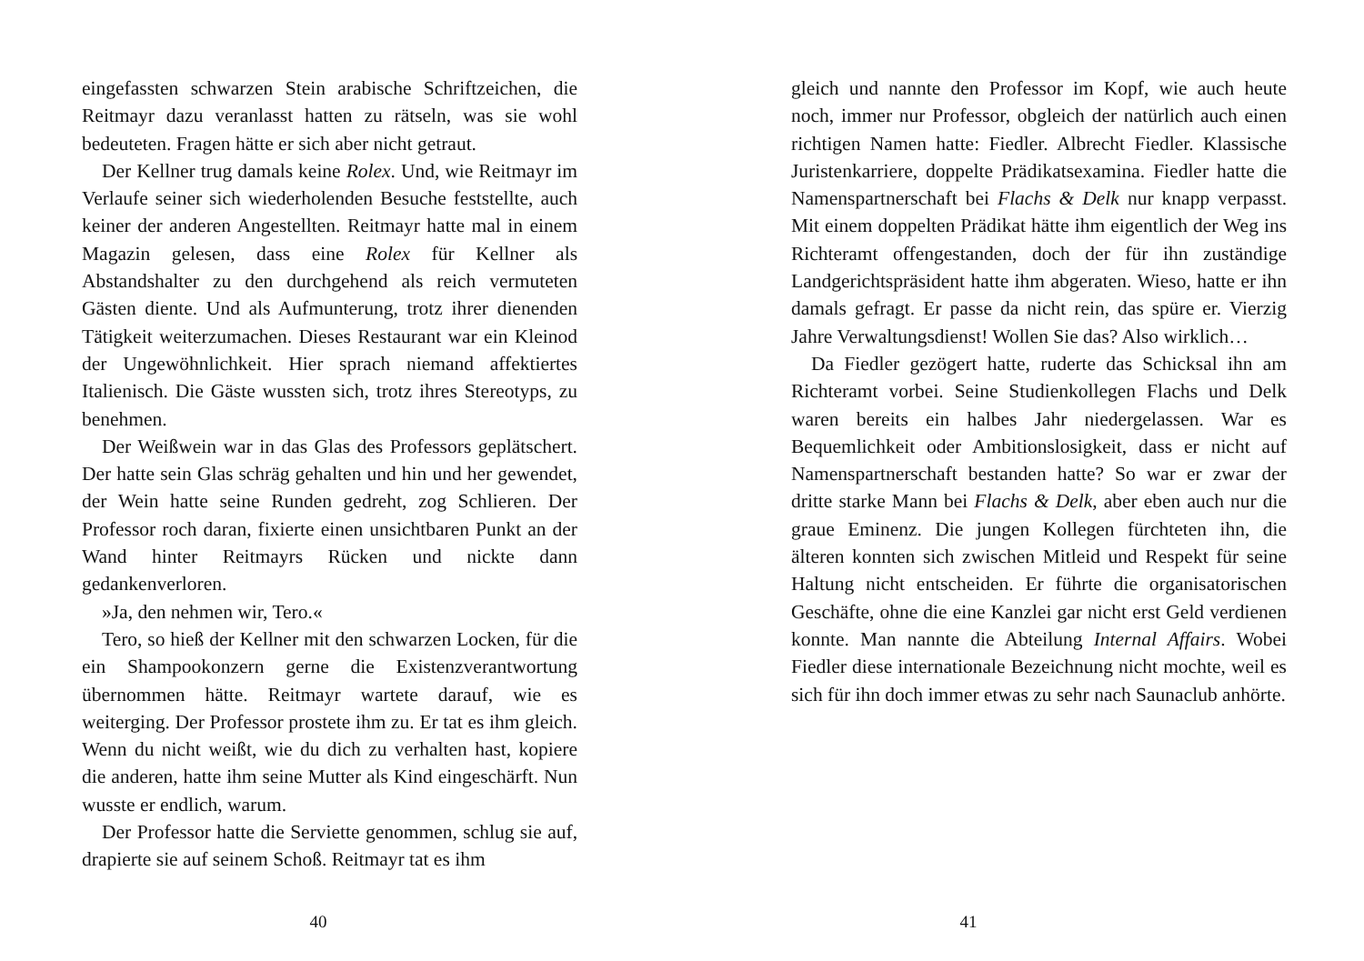eingefassten schwarzen Stein arabische Schriftzeichen, die Reitmayr dazu veranlasst hatten zu rätseln, was sie wohl bedeuteten. Fragen hätte er sich aber nicht getraut.
Der Kellner trug damals keine Rolex. Und, wie Reitmayr im Verlaufe seiner sich wiederholenden Besuche feststellte, auch keiner der anderen Angestellten. Reitmayr hatte mal in einem Magazin gelesen, dass eine Rolex für Kellner als Abstandshalter zu den durchgehend als reich vermuteten Gästen diente. Und als Aufmunterung, trotz ihrer dienenden Tätigkeit weiterzumachen. Dieses Restaurant war ein Kleinod der Ungewöhnlichkeit. Hier sprach niemand affektiertes Italienisch. Die Gäste wussten sich, trotz ihres Stereotyps, zu benehmen.
Der Weißwein war in das Glas des Professors geplätschert. Der hatte sein Glas schräg gehalten und hin und her gewendet, der Wein hatte seine Runden gedreht, zog Schlieren. Der Professor roch daran, fixierte einen unsichtbaren Punkt an der Wand hinter Reitmayrs Rücken und nickte dann gedankenverloren.
»Ja, den nehmen wir, Tero.«
Tero, so hieß der Kellner mit den schwarzen Locken, für die ein Shampookonzern gerne die Existenzverantwortung übernommen hätte. Reitmayr wartete darauf, wie es weiterging. Der Professor prostete ihm zu. Er tat es ihm gleich. Wenn du nicht weißt, wie du dich zu verhalten hast, kopiere die anderen, hatte ihm seine Mutter als Kind eingeschärft. Nun wusste er endlich, warum.
Der Professor hatte die Serviette genommen, schlug sie auf, drapierte sie auf seinem Schoß. Reitmayr tat es ihm
40
gleich und nannte den Professor im Kopf, wie auch heute noch, immer nur Professor, obgleich der natürlich auch einen richtigen Namen hatte: Fiedler. Albrecht Fiedler. Klassische Juristenkarriere, doppelte Prädikatsexamina. Fiedler hatte die Namenspartnerschaft bei Flachs & Delk nur knapp verpasst. Mit einem doppelten Prädikat hätte ihm eigentlich der Weg ins Richteramt offengestanden, doch der für ihn zuständige Landgerichtspräsident hatte ihm abgeraten. Wieso, hatte er ihn damals gefragt. Er passe da nicht rein, das spüre er. Vierzig Jahre Verwaltungsdienst! Wollen Sie das? Also wirklich…
Da Fiedler gezögert hatte, ruderte das Schicksal ihn am Richteramt vorbei. Seine Studienkollegen Flachs und Delk waren bereits ein halbes Jahr niedergelassen. War es Bequemlichkeit oder Ambitionslosigkeit, dass er nicht auf Namenspartnerschaft bestanden hatte? So war er zwar der dritte starke Mann bei Flachs & Delk, aber eben auch nur die graue Eminenz. Die jungen Kollegen fürchteten ihn, die älteren konnten sich zwischen Mitleid und Respekt für seine Haltung nicht entscheiden. Er führte die organisatorischen Geschäfte, ohne die eine Kanzlei gar nicht erst Geld verdienen konnte. Man nannte die Abteilung Internal Affairs. Wobei Fiedler diese internationale Bezeichnung nicht mochte, weil es sich für ihn doch immer etwas zu sehr nach Saunaclub anhörte.
41